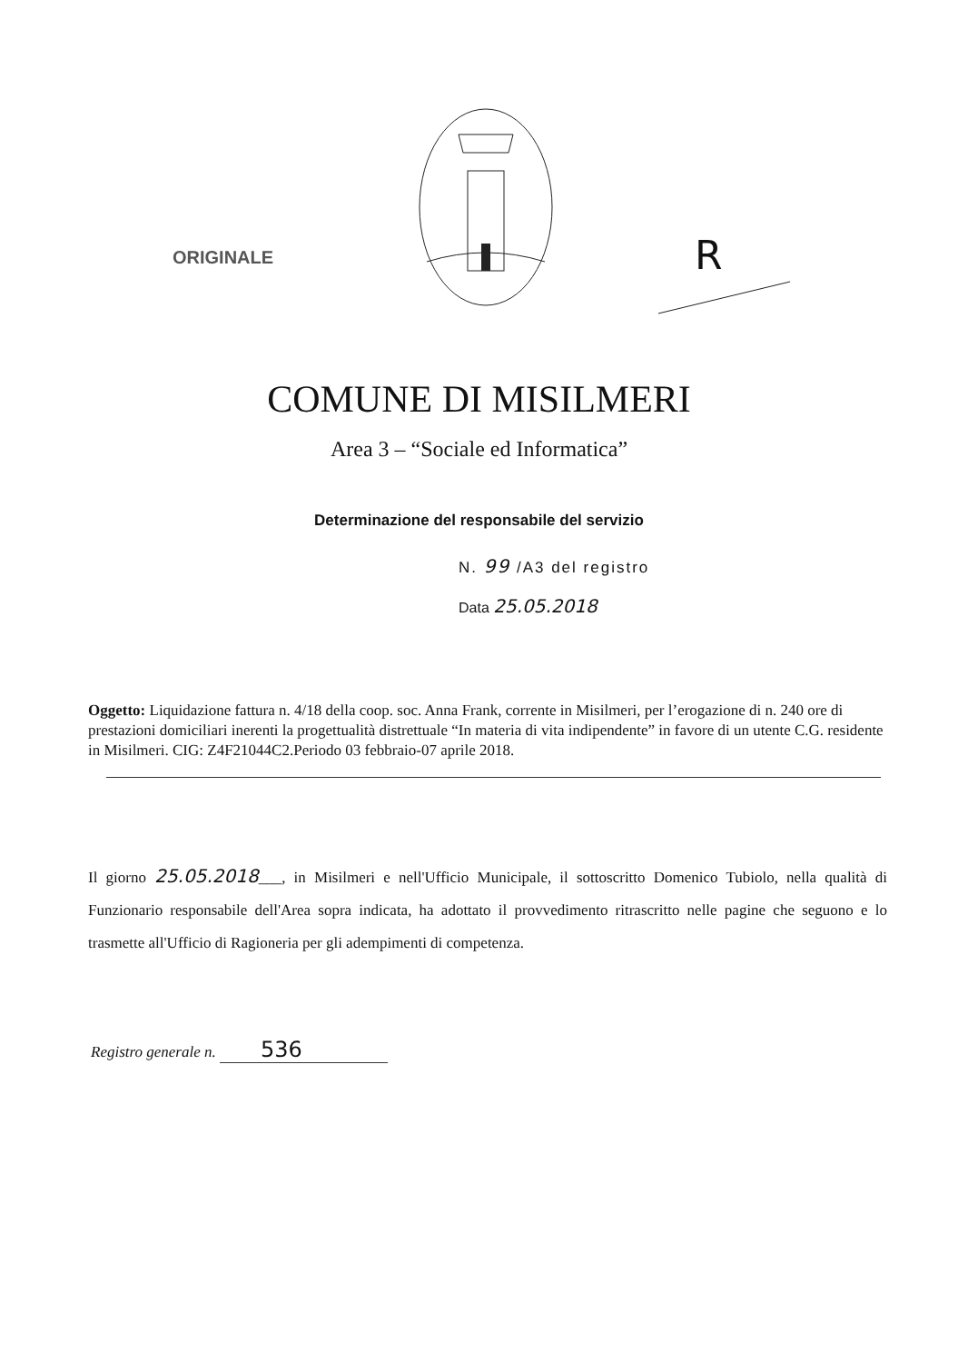ORIGINALE R
COMUNE DI MISILMERI
Area 3 – “Sociale ed Informatica”
Determinazione del responsabile del servizio
N. 99 /A3 del registro
Data 25.05.2018
Oggetto: Liquidazione fattura n. 4/18 della coop. soc. Anna Frank, corrente in Misilmeri, per l’erogazione di n. 240 ore di prestazioni domiciliari inerenti la progettualità distrettuale “In materia di vita indipendente” in favore di un utente C.G. residente in Misilmeri. CIG: Z4F21044C2.Periodo 03 febbraio-07 aprile 2018.
Il giorno 25.05.2018___, in Misilmeri e nell'Ufficio Municipale, il sottoscritto Domenico Tubiolo, nella qualità di Funzionario responsabile dell'Area sopra indicata, ha adottato il provvedimento ritrascritto nelle pagine che seguono e lo trasmette all'Ufficio di Ragioneria per gli adempimenti di competenza.
Registro generale n. 536